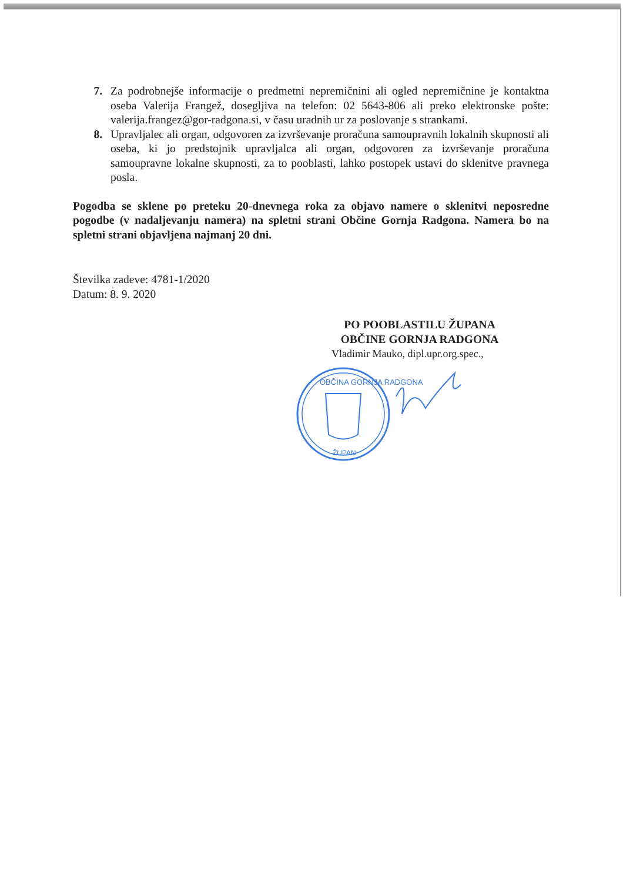7. Za podrobnejše informacije o predmetni nepremičnini ali ogled nepremičnine je kontaktna oseba Valerija Frangež, dosegljiva na telefon: 02 5643-806 ali preko elektronske pošte: valerija.frangez@gor-radgona.si, v času uradnih ur za poslovanje s strankami.
8. Upravljalec ali organ, odgovoren za izvrševanje proračuna samoupravnih lokalnih skupnosti ali oseba, ki jo predstojnik upravljalca ali organ, odgovoren za izvrševanje proračuna samoupravne lokalne skupnosti, za to pooblasti, lahko postopek ustavi do sklenitve pravnega posla.
Pogodba se sklene po preteku 20-dnevnega roka za objavo namere o sklenitvi neposredne pogodbe (v nadaljevanju namera) na spletni strani Občine Gornja Radgona. Namera bo na spletni strani objavljena najmanj 20 dni.
Številka zadeve: 4781-1/2020
Datum: 8. 9. 2020
PO POOBLASTILU ŽUPANA
OBČINE GORNJA RADGONA
Vladimir Mauko, dipl.upr.org.spec.,
OBČINA GORNJA RADGONA
ŽUPAN